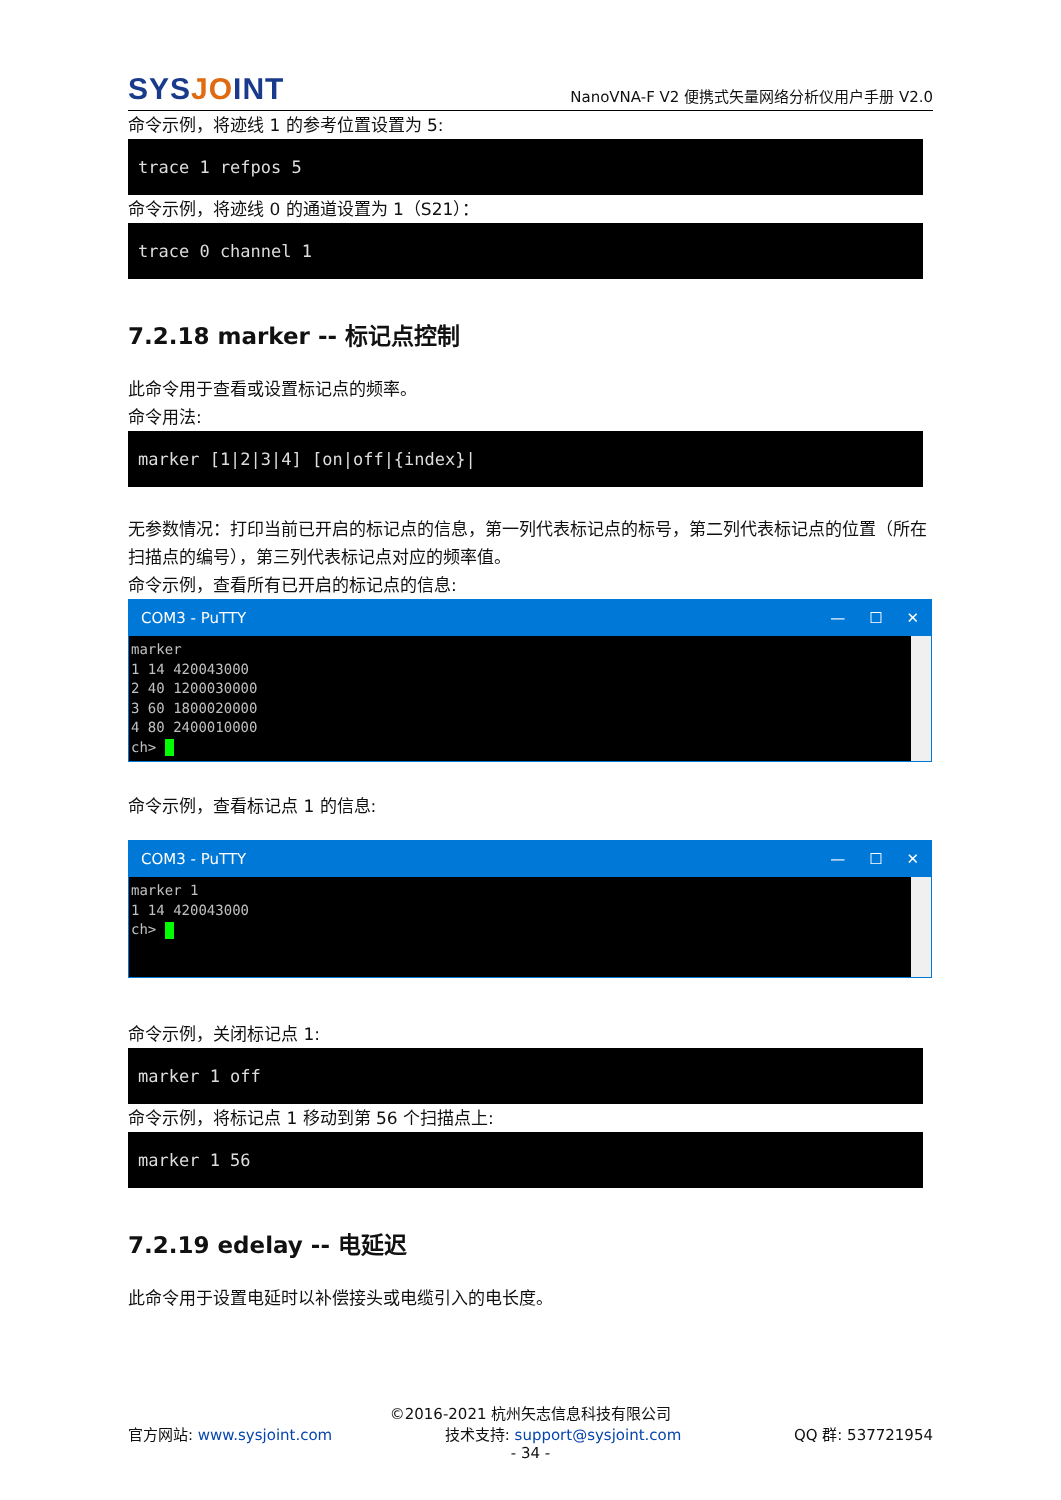SYSJOINT
NanoVNA-F V2 便携式矢量网络分析仪用户手册 V2.0
命令示例，将迹线 1 的参考位置设置为 5:
trace 1 refpos 5
命令示例，将迹线 0 的通道设置为 1（S21）：
trace 0 channel 1
7.2.18 marker -- 标记点控制
此命令用于查看或设置标记点的频率。
命令用法:
marker [1|2|3|4] [on|off|{index}|
无参数情况：打印当前已开启的标记点的信息，第一列代表标记点的标号，第二列代表标记点的位置（所在扫描点的编号），第三列代表标记点对应的频率值。
命令示例，查看所有已开启的标记点的信息:
COM3 - PuTTY — ☐ ✕
marker
1 14 420043000
2 40 1200030000
3 60 1800020000
4 80 2400010000
ch>
命令示例，查看标记点 1 的信息:
COM3 - PuTTY — ☐ ✕
marker 1
1 14 420043000
ch>
命令示例，关闭标记点 1:
marker 1 off
命令示例，将标记点 1 移动到第 56 个扫描点上:
marker 1 56
7.2.19 edelay -- 电延迟
此命令用于设置电延时以补偿接头或电缆引入的电长度。
©2016-2021 杭州矢志信息科技有限公司
官方网站: www.sysjoint.com 技术支持: support@sysjoint.com QQ 群: 537721954
- 34 -